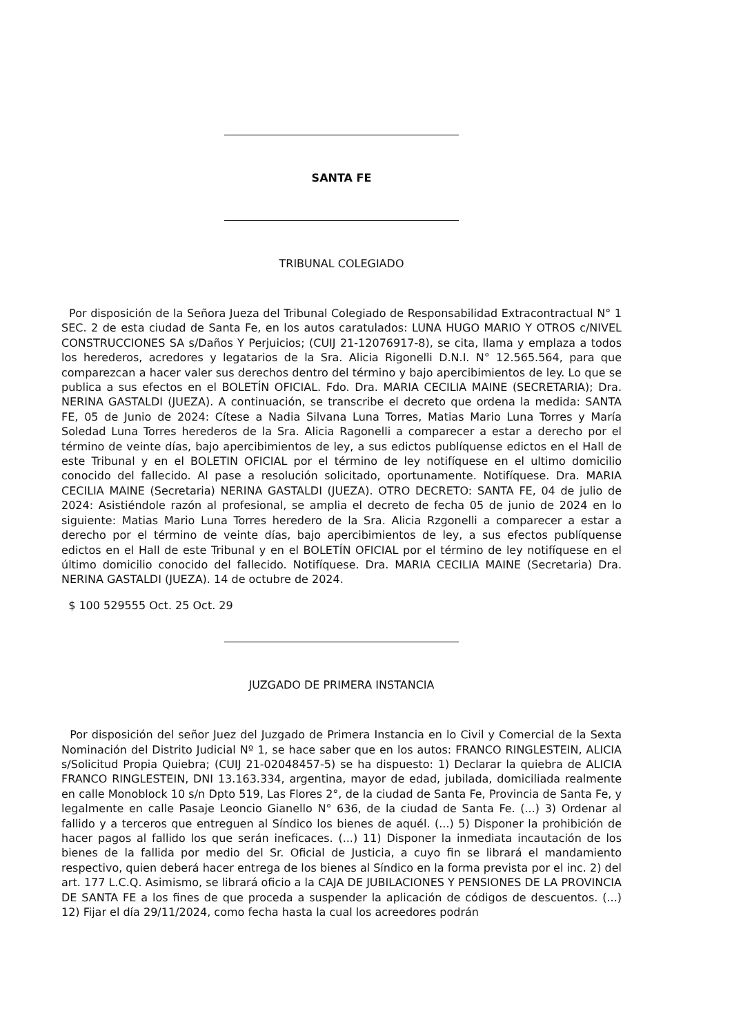SANTA FE
TRIBUNAL COLEGIADO
Por disposición de la Señora Jueza del Tribunal Colegiado de Responsabilidad Extracontractual N° 1 SEC. 2 de esta ciudad de Santa Fe, en los autos caratulados: LUNA HUGO MARIO Y OTROS c/NIVEL CONSTRUCCIONES SA s/Daños Y Perjuicios; (CUIJ 21-12076917-8), se cita, llama y emplaza a todos los herederos, acredores y legatarios de la Sra. Alicia Rigonelli D.N.I. N° 12.565.564, para que comparezcan a hacer valer sus derechos dentro del término y bajo apercibimientos de ley. Lo que se publica a sus efectos en el BOLETÍN OFICIAL. Fdo. Dra. MARIA CECILIA MAINE (SECRETARIA); Dra. NERINA GASTALDI (JUEZA). A continuación, se transcribe el decreto que ordena la medida: SANTA FE, 05 de Junio de 2024: Cítese a Nadia Silvana Luna Torres, Matias Mario Luna Torres y María Soledad Luna Torres herederos de la Sra. Alicia Ragonelli a comparecer a estar a derecho por el término de veinte días, bajo apercibimientos de ley, a sus edictos publíquense edictos en el Hall de este Tribunal y en el BOLETIN OFICIAL por el término de ley notifíquese en el ultimo domicilio conocido del fallecido. Al pase a resolución solicitado, oportunamente. Notifíquese. Dra. MARIA CECILIA MAINE (Secretaria) NERINA GASTALDI (JUEZA). OTRO DECRETO: SANTA FE, 04 de julio de 2024: Asistiéndole razón al profesional, se amplia el decreto de fecha 05 de junio de 2024 en lo siguiente: Matias Mario Luna Torres heredero de la Sra. Alicia Rzgonelli a comparecer a estar a derecho por el término de veinte días, bajo apercibimientos de ley, a sus efectos publíquense edictos en el Hall de este Tribunal y en el BOLETÍN OFICIAL por el término de ley notifíquese en el último domicilio conocido del fallecido. Notifíquese. Dra. MARIA CECILIA MAINE (Secretaria) Dra. NERINA GASTALDI (JUEZA). 14 de octubre de 2024.
$ 100 529555 Oct. 25 Oct. 29
JUZGADO DE PRIMERA INSTANCIA
Por disposición del señor Juez del Juzgado de Primera Instancia en lo Civil y Comercial de la Sexta Nominación del Distrito Judicial Nº 1, se hace saber que en los autos: FRANCO RINGLESTEIN, ALICIA s/Solicitud Propia Quiebra; (CUIJ 21-02048457-5) se ha dispuesto: 1) Declarar la quiebra de ALICIA FRANCO RINGLESTEIN, DNI 13.163.334, argentina, mayor de edad, jubilada, domiciliada realmente en calle Monoblock 10 s/n Dpto 519, Las Flores 2°, de la ciudad de Santa Fe, Provincia de Santa Fe, y legalmente en calle Pasaje Leoncio Gianello N° 636, de la ciudad de Santa Fe. (...) 3) Ordenar al fallido y a terceros que entreguen al Síndico los bienes de aquél. (...) 5) Disponer la prohibición de hacer pagos al fallido los que serán ineficaces. (...) 11) Disponer la inmediata incautación de los bienes de la fallida por medio del Sr. Oficial de Justicia, a cuyo fin se librará el mandamiento respectivo, quien deberá hacer entrega de los bienes al Síndico en la forma prevista por el inc. 2) del art. 177 L.C.Q. Asimismo, se librará oficio a la CAJA DE JUBILACIONES Y PENSIONES DE LA PROVINCIA DE SANTA FE a los fines de que proceda a suspender la aplicación de códigos de descuentos. (...) 12) Fijar el día 29/11/2024, como fecha hasta la cual los acreedores podrán